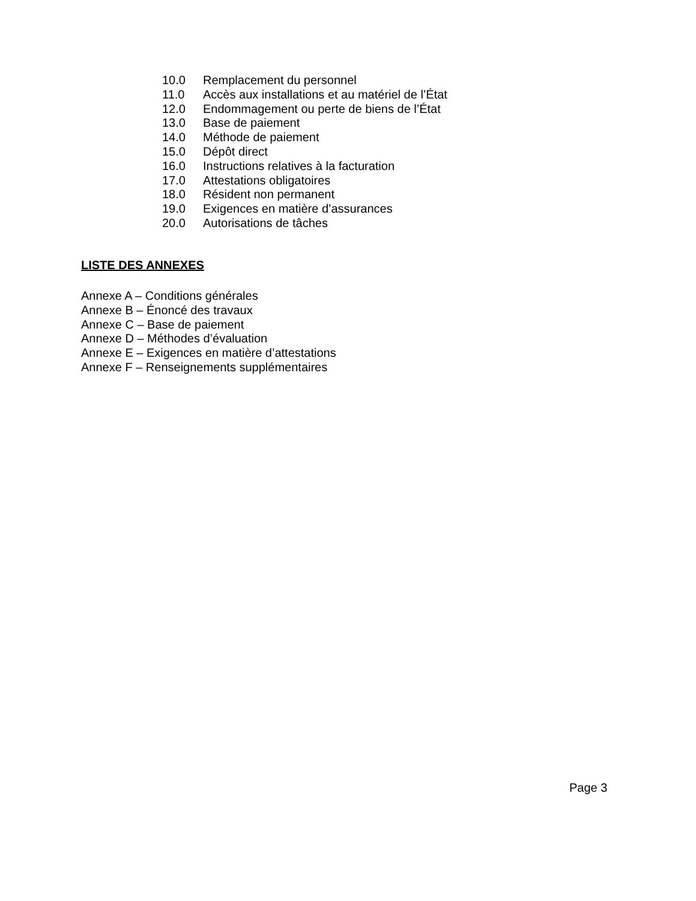10.0 Remplacement du personnel
11.0 Accès aux installations et au matériel de l’État
12.0 Endommagement ou perte de biens de l’État
13.0 Base de paiement
14.0 Méthode de paiement
15.0 Dépôt direct
16.0 Instructions relatives à la facturation
17.0 Attestations obligatoires
18.0 Résident non permanent
19.0 Exigences en matière d’assurances
20.0 Autorisations de tâches
LISTE DES ANNEXES
Annexe A – Conditions générales
Annexe B – Énoncé des travaux
Annexe C – Base de paiement
Annexe D – Méthodes d’évaluation
Annexe E – Exigences en matière d’attestations
Annexe F – Renseignements supplémentaires
Page 3